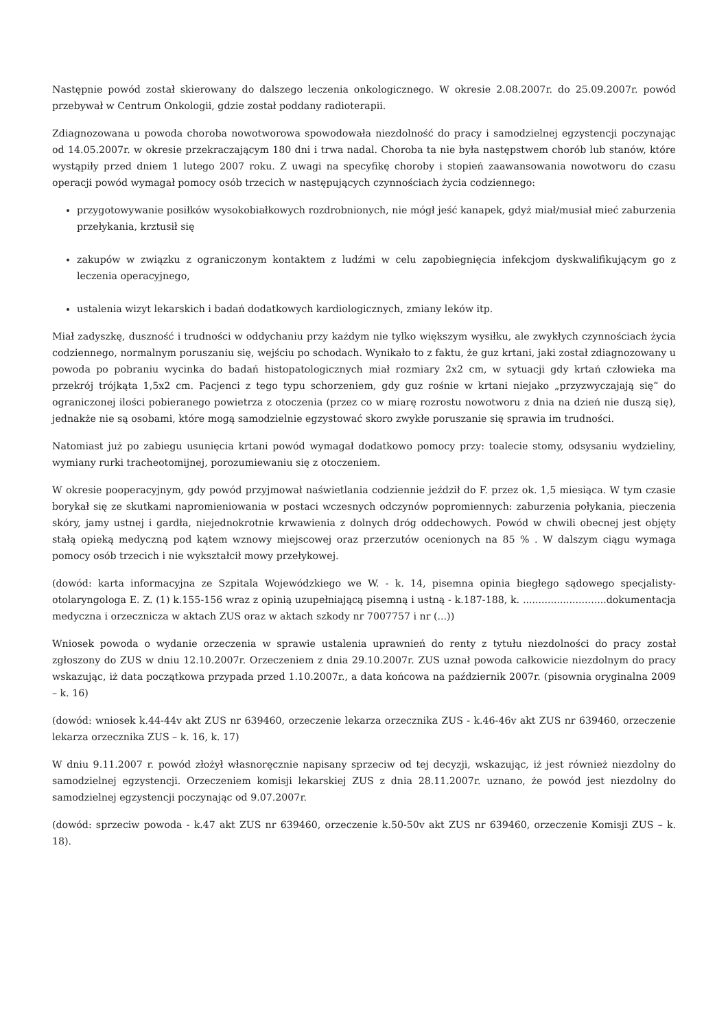Następnie powód został skierowany do dalszego leczenia onkologicznego. W okresie 2.08.2007r. do 25.09.2007r. powód przebywał w Centrum Onkologii, gdzie został poddany radioterapii.
Zdiagnozowana u powoda choroba nowotworowa spowodowała niezdolność do pracy i samodzielnej egzystencji poczynając od 14.05.2007r. w okresie przekraczającym 180 dni i trwa nadal. Choroba ta nie była następstwem chorób lub stanów, które wystąpiły przed dniem 1 lutego 2007 roku. Z uwagi na specyfikę choroby i stopień zaawansowania nowotworu do czasu operacji powód wymagał pomocy osób trzecich w następujących czynnościach życia codziennego:
przygotowywanie posiłków wysokobiałkowych rozdrobnionych, nie mógł jeść kanapek, gdyż miał/musiał mieć zaburzenia przełykania, krztusił się
zakupów w związku z ograniczonym kontaktem z ludźmi w celu zapobiegnięcia infekcjom dyskwalifikującym go z leczenia operacyjnego,
ustalenia wizyt lekarskich i badań dodatkowych kardiologicznych, zmiany leków itp.
Miał zadyszkę, duszność i trudności w oddychaniu przy każdym nie tylko większym wysiłku, ale zwykłych czynnościach życia codziennego, normalnym poruszaniu się, wejściu po schodach. Wynikało to z faktu, że guz krtani, jaki został zdiagnozowany u powoda po pobraniu wycinka do badań histopatologicznych miał rozmiary 2x2 cm, w sytuacji gdy krtań człowieka ma przekrój trójkąta 1,5x2 cm. Pacjenci z tego typu schorzeniem, gdy guz rośnie w krtani niejako „przyzwyczajają się” do ograniczonej ilości pobieranego powietrza z otoczenia (przez co w miarę rozrostu nowotworu z dnia na dzień nie duszą się), jednakże nie są osobami, które mogą samodzielnie egzystować skoro zwykłe poruszanie się sprawia im trudności.
Natomiast już po zabiegu usunięcia krtani powód wymagał dodatkowo pomocy przy: toalecie stomy, odsysaniu wydzieliny, wymiany rurki tracheotomijnej, porozumiewaniu się z otoczeniem.
W okresie pooperacyjnym, gdy powód przyjmował naświetlania codziennie jeździł do F. przez ok. 1,5 miesiąca. W tym czasie borykał się ze skutkami napromieniowania w postaci wczesnych odczynów popromiennych: zaburzenia połykania, pieczenia skóry, jamy ustnej i gardła, niejednokrotnie krwawienia z dolnych dróg oddechowych. Powód w chwili obecnej jest objęty stałą opieką medyczną pod kątem wznowy miejscowej oraz przerzutów ocenionych na 85 % . W dalszym ciągu wymaga pomocy osób trzecich i nie wykształcił mowy przełykowej.
(dowód: karta informacyjna ze Szpitala Wojewódzkiego we W. - k. 14, pisemna opinia biegłego sądowego specjalisty- otolaryngologa E. Z. (1) k.155-156 wraz z opinią uzupełniającą pisemną i ustną - k.187-188, k. ...........................dokumentacja medyczna i orzecznicza w aktach ZUS oraz w aktach szkody nr 7007757 i nr (...))
Wniosek powoda o wydanie orzeczenia w sprawie ustalenia uprawnień do renty z tytułu niezdolności do pracy został zgłoszony do ZUS w dniu 12.10.2007r. Orzeczeniem z dnia 29.10.2007r. ZUS uznał powoda całkowicie niezdolnym do pracy wskazując, iż data początkowa przypada przed 1.10.2007r., a data końcowa na październik 2007r. (pisownia oryginalna 2009 – k. 16)
(dowód: wniosek k.44-44v akt ZUS nr 639460, orzeczenie lekarza orzecznika ZUS - k.46-46v akt ZUS nr 639460, orzeczenie lekarza orzecznika ZUS – k. 16, k. 17)
W dniu 9.11.2007 r. powód złożył własnoręcznie napisany sprzeciw od tej decyzji, wskazując, iż jest również niezdolny do samodzielnej egzystencji. Orzeczeniem komisji lekarskiej ZUS z dnia 28.11.2007r. uznano, że powód jest niezdolny do samodzielnej egzystencji poczynając od 9.07.2007r.
(dowód: sprzeciw powoda - k.47 akt ZUS nr 639460, orzeczenie k.50-50v akt ZUS nr 639460, orzeczenie Komisji ZUS – k. 18).